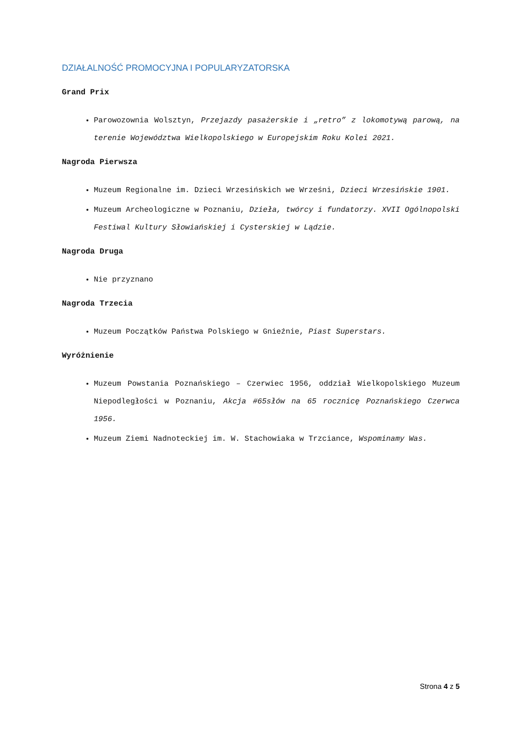DZIAŁALNOŚĆ PROMOCYJNA I POPULARYZATORSKA
Grand Prix
Parowozownia Wolsztyn, Przejazdy pasażerskie i „retro” z lokomotywą parową, na terenie Województwa Wielkopolskiego w Europejskim Roku Kolei 2021.
Nagroda Pierwsza
Muzeum Regionalne im. Dzieci Wrzesińskich we Wrześni, Dzieci Wrzesińskie 1901.
Muzeum Archeologiczne w Poznaniu, Dzieła, twórcy i fundatorzy. XVII Ogólnopolski Festiwal Kultury Słowiańskiej i Cysterskiej w Lądzie.
Nagroda Druga
Nie przyznano
Nagroda Trzecia
Muzeum Początków Państwa Polskiego w Gnieźnie, Piast Superstars.
Wyróżnienie
Muzeum Powstania Poznańskiego – Czerwiec 1956, oddział Wielkopolskiego Muzeum Niepodległości w Poznaniu, Akcja #65słów na 65 rocznicę Poznańskiego Czerwca 1956.
Muzeum Ziemi Nadnoteckiej im. W. Stachowiaka w Trzciance, Wspominamy Was.
Strona 4 z 5